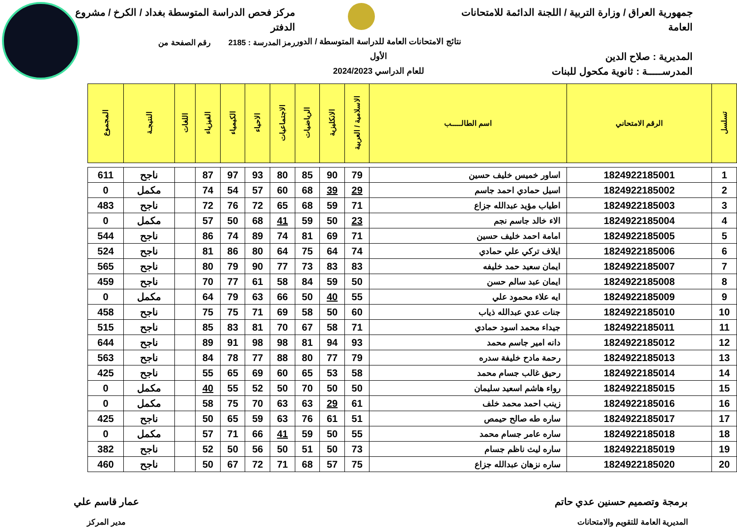جمهورية العراق / وزارة التربية / اللجنة الدائمة للامتحانات العامة
المديرية : صلاح الدين
المدرســـــة : ثانوية مكحول للبنات
نتائج الامتحانات العامة للدراسة المتوسطة / الدور الأول
للعام الدراسي 2024/2023
مركز فحص الدراسة المتوسطة بغداد / الكرخ / مشروع الدفتر
رمز المدرسة : 2185 رقم الصفحة من
| تسلسل | الرقم الامتحاني | اسم الطالـــــب | الاسلامية / العربية | الانكليزية | الرياضيات | الاجتماعيات | الاحياء | الكيمياء | الفيزياء | اللغات | النتيجـة | المجموع |
| --- | --- | --- | --- | --- | --- | --- | --- | --- | --- | --- | --- | --- |
| 1 | 1824922185001 | اساور خميس خليف حسين | 79 | 90 | 85 | 80 | 93 | 97 | 87 | | ناجح | 611 |
| 2 | 1824922185002 | اسيل حمادي احمد جاسم | 29 | 39 | 68 | 60 | 57 | 54 | 74 | | مكمل | 0 |
| 3 | 1824922185003 | اطياب مؤيد عبدالله جزاع | 71 | 59 | 68 | 65 | 72 | 76 | 72 | | ناجح | 483 |
| 4 | 1824922185004 | الاء خالد جاسم نجم | 23 | 50 | 59 | 41 | 68 | 50 | 57 | | مكمل | 0 |
| 5 | 1824922185005 | امامة احمد خليف حسين | 71 | 69 | 81 | 74 | 89 | 74 | 86 | | ناجح | 544 |
| 6 | 1824922185006 | ايلاف تركي علي حمادي | 74 | 64 | 75 | 64 | 80 | 86 | 81 | | ناجح | 524 |
| 7 | 1824922185007 | ايمان سعيد حمد خليفه | 83 | 83 | 73 | 77 | 90 | 79 | 80 | | ناجح | 565 |
| 8 | 1824922185008 | ايمان عبد سالم حسن | 50 | 59 | 84 | 58 | 61 | 77 | 70 | | ناجح | 459 |
| 9 | 1824922185009 | ايه علاء محمود علي | 55 | 40 | 50 | 66 | 63 | 79 | 64 | | مكمل | 0 |
| 10 | 1824922185010 | جنات عدي عبدالله ذياب | 60 | 50 | 58 | 69 | 71 | 75 | 75 | | ناجح | 458 |
| 11 | 1824922185011 | جيداء محمد اسود حمادي | 71 | 58 | 67 | 70 | 81 | 83 | 85 | | ناجح | 515 |
| 12 | 1824922185012 | دانه امير جاسم محمد | 93 | 94 | 81 | 98 | 98 | 91 | 89 | | ناجح | 644 |
| 13 | 1824922185013 | رحمة مادح خليفة سدره | 79 | 77 | 80 | 88 | 77 | 78 | 84 | | ناجح | 563 |
| 14 | 1824922185014 | رحيق غالب جسام محمد | 58 | 53 | 65 | 60 | 69 | 65 | 55 | | ناجح | 425 |
| 15 | 1824922185015 | رواء هاشم اسعيد سليمان | 50 | 50 | 70 | 50 | 52 | 55 | 40 | | مكمل | 0 |
| 16 | 1824922185016 | زينب احمد محمد خلف | 61 | 29 | 63 | 63 | 70 | 75 | 58 | | مكمل | 0 |
| 17 | 1824922185017 | ساره طه صالح حيمص | 51 | 61 | 76 | 63 | 59 | 65 | 50 | | ناجح | 425 |
| 18 | 1824922185018 | ساره عامر جسام محمد | 55 | 50 | 59 | 41 | 66 | 71 | 57 | | مكمل | 0 |
| 19 | 1824922185019 | ساره ليث ناظم جسام | 73 | 50 | 51 | 50 | 56 | 50 | 52 | | ناجح | 382 |
| 20 | 1824922185020 | ساره نزهان عبدالله جزاع | 75 | 57 | 68 | 71 | 72 | 67 | 50 | | ناجح | 460 |
برمجة وتصميم حسنين عدي حاتم
المديرية العامة للتقويم والامتحانات
عمار قاسم علي
مدير المركز